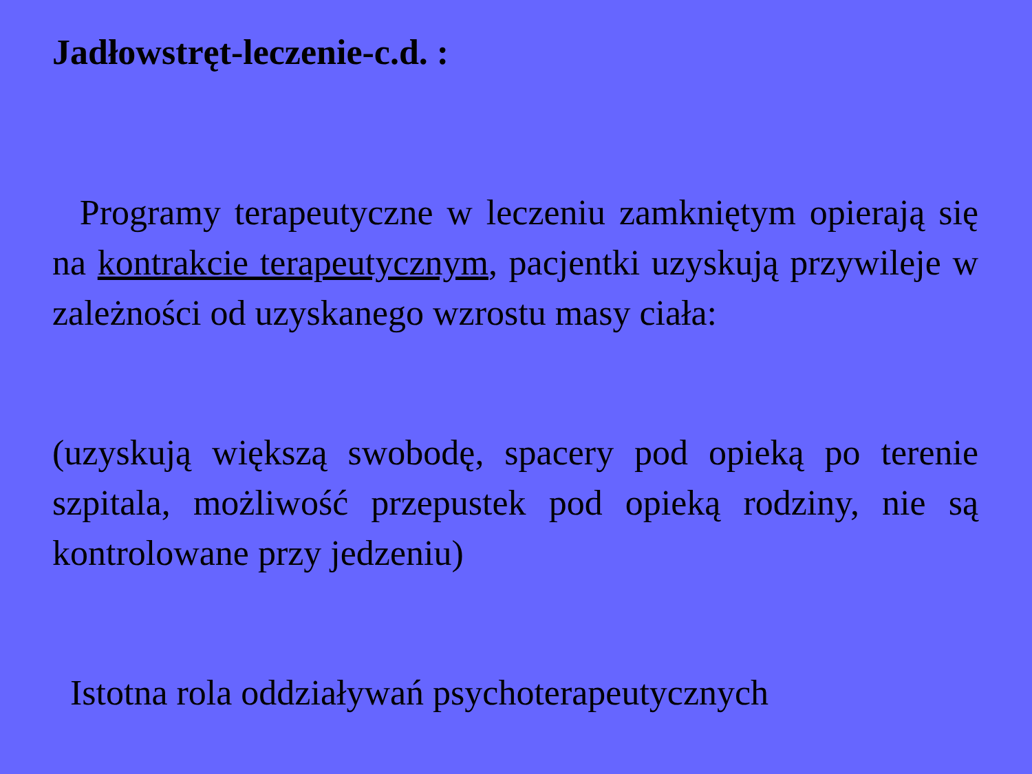Jadłowstręt-leczenie-c.d. :
Programy terapeutyczne w leczeniu zamkniętym opierają się na kontrakcie terapeutycznym, pacjentki uzyskują przywileje w zależności od uzyskanego wzrostu masy ciała:
(uzyskują większą swobodę, spacery pod opieką po terenie szpitala, możliwość przepustek pod opieką rodziny, nie są kontrolowane przy jedzeniu)
Istotna rola oddziaływań psychoterapeutycznych